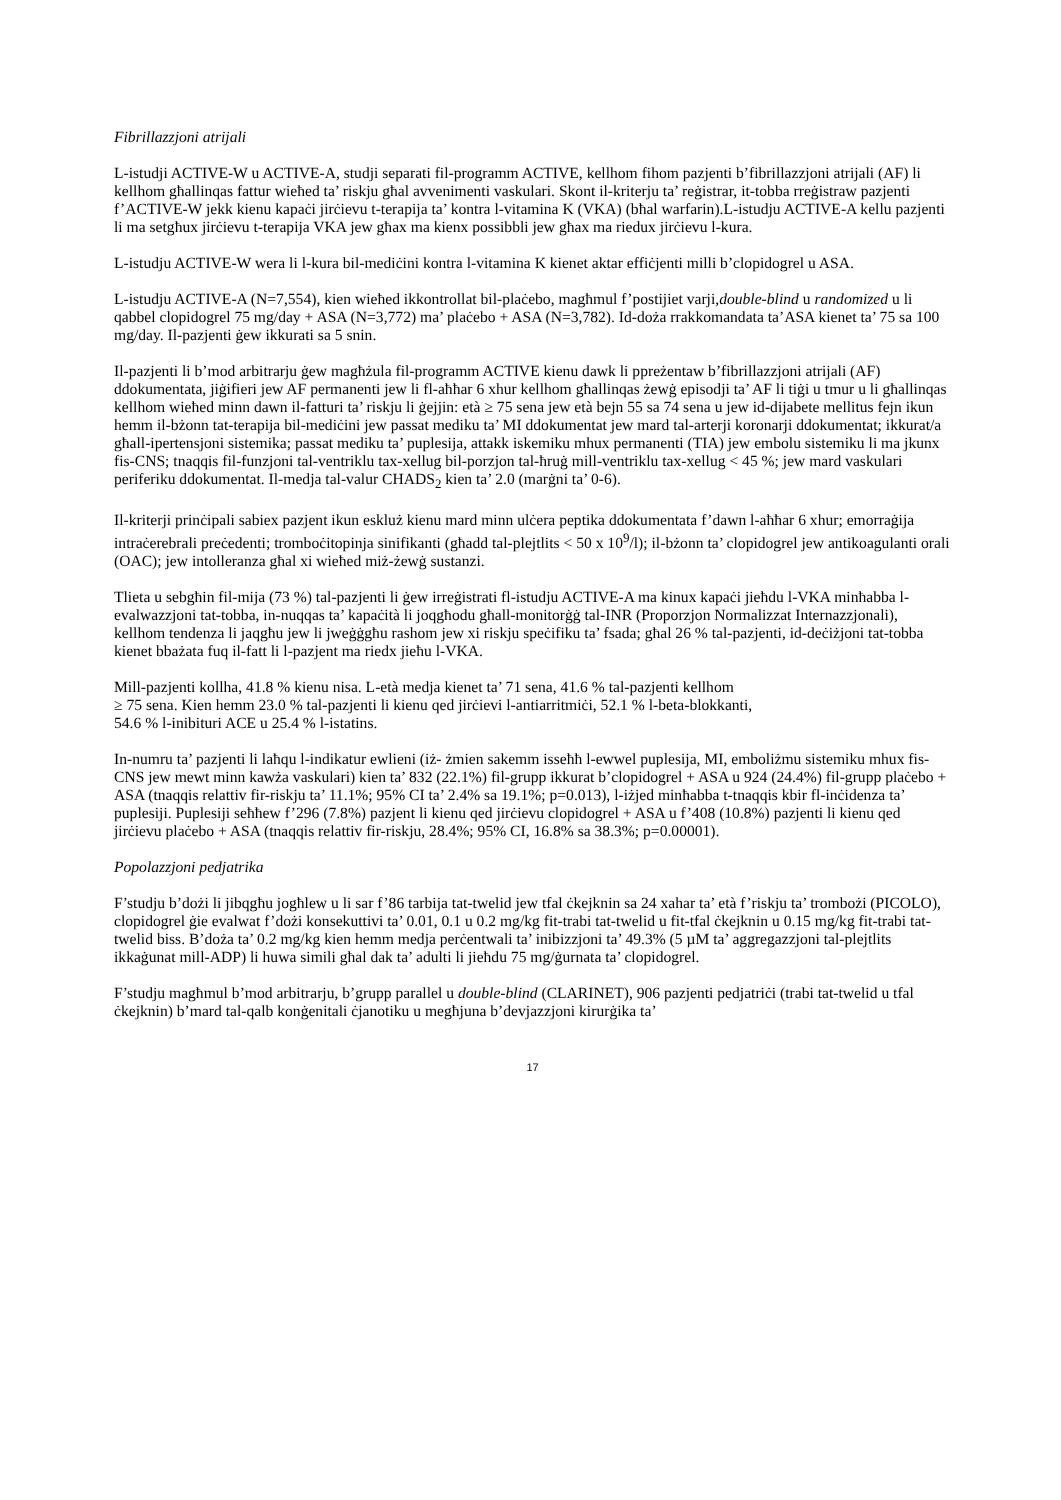Fibrillazzjoni atrijali
L-istudji ACTIVE-W u ACTIVE-A, studji separati fil-programm ACTIVE, kellhom fihom pazjenti b’fibrillazzjoni atrijali (AF) li kellhom għallinqas fattur wieħed ta’ riskju għal avvenimenti vaskulari. Skont il-kriterju ta’ reġistrar, it-tobba rreġistraw pazjenti f’ACTIVE-W jekk kienu kapaċi jirċievu t-terapija ta’ kontra l-vitamina K (VKA) (bħal warfarin).L-istudju ACTIVE-A kellu pazjenti li ma setgħux jirċievu t-terapija VKA jew għax ma kienx possibbli jew għax ma riedux jirċievu l-kura.
L-istudju ACTIVE-W wera li l-kura bil-mediċini kontra l-vitamina K kienet aktar effiċjenti milli b’clopidogrel u ASA.
L-istudju ACTIVE-A (N=7,554), kien wieħed ikkontrollat bil-plaċebo, magħmul f’postijiet varji,double-blind u randomized u li qabbel clopidogrel 75 mg/day + ASA (N=3,772) ma’ plaċebo + ASA (N=3,782). Id-doża rrakkomandata ta’ASA kienet ta’ 75 sa 100 mg/day. Il-pazjenti ġew ikkurati sa 5 snin.
Il-pazjenti li b’mod arbitrarju ġew magħżula fil-programm ACTIVE kienu dawk li ppreżentaw b’fibrillazzjoni atrijali (AF) ddokumentata, jiġifieri jew AF permanenti jew li fl-aħħar 6 xhur kellhom għallinqas żewġ episodji ta’ AF li tiġi u tmur u li għallinqas kellhom wieħed minn dawn il-fatturi ta’ riskju li ġejjin: età ≥ 75 sena jew età bejn 55 sa 74 sena u jew id-dijabete mellitus fejn ikun hemm il-bżonn tat-terapija bil-mediċini jew passat mediku ta’ MI ddokumentat jew mard tal-arterji koronarji ddokumentat; ikkurat/a għall-ipertensjoni sistemika; passat mediku ta’ puplesija, attakk iskemiku mhux permanenti (TIA) jew embolu sistemiku li ma jkunx fis-CNS; tnaqqis fil-funzjoni tal-ventriklu tax-xellug bil-porzjon tal-ħruġ mill-ventriklu tax-xellug < 45 %; jew mard vaskulari periferiku ddokumentat. Il-medja tal-valur CHADS<sub>2</sub> kien ta’ 2.0 (marġni ta’ 0-6).
Il-kriterji prinċipali sabiex pazjent ikun eskluż kienu mard minn ulċera peptika ddokumentata f’dawn l-aħħar 6 xhur; emorraġija intraċerebrali preċedenti; tromboċitopinja sinifikanti (għadd tal-plejtlits < 50 x 10<sup>9</sup>/l); il-bżonn ta’ clopidogrel jew antikoagulanti orali (OAC); jew intolleranza għal xi wieħed miż-żewġ sustanzi.
Tlieta u sebgħin fil-mija (73 %) tal-pazjenti li ġew irreġistrati fl-istudju ACTIVE-A ma kinux kapaċi jieħdu l-VKA minħabba l-evalwazzjoni tat-tobba, in-nuqqas ta’ kapaċità li joqgħodu għall-monitorġġ tal-INR (Proporzjon Normalizzat Internazzjonali), kellhom tendenza li jaqgħu jew li jweġġgħu rashom jew xi riskju speċifiku ta’ fsada; għal 26 % tal-pazjenti, id-deċiżjoni tat-tobba kienet bbażata fuq il-fatt li l-pazjent ma riedx jieħu l-VKA.
Mill-pazjenti kollha, 41.8 % kienu nisa. L-età medja kienet ta’ 71 sena, 41.6 % tal-pazjenti kellhom
≥ 75 sena. Kien hemm 23.0 % tal-pazjenti li kienu qed jirċievi l-antiarritmiċi, 52.1 % l-beta-blokkanti,
54.6 % l-inibituri ACE u 25.4 % l-istatins.
In-numru ta’ pazjenti li laħqu l-indikatur ewlieni (iż- żmien sakemm isseħħ l-ewwel puplesija, MI, emboliżmu sistemiku mhux fis-CNS jew mewt minn kawża vaskulari) kien ta’ 832 (22.1%) fil-grupp ikkurat b’clopidogrel + ASA u 924 (24.4%) fil-grupp plaċebo + ASA (tnaqqis relattiv fir-riskju ta’ 11.1%; 95% CI ta’ 2.4% sa 19.1%; p=0.013), l-iżjed minħabba t-tnaqqis kbir fl-inċidenza ta’ puplesiji. Puplesiji seħħew f’296 (7.8%) pazjent li kienu qed jirċievu clopidogrel + ASA u f’408 (10.8%) pazjenti li kienu qed jirċievu plaċebo + ASA (tnaqqis relattiv fir-riskju, 28.4%; 95% CI, 16.8% sa 38.3%; p=0.00001).
Popolazzjoni pedjatrika
F’studju b’dożi li jibqgħu jogħlew u li sar f’86 tarbija tat-twelid jew tfal ċkejknin sa 24 xahar ta’ età f’riskju ta’ trombożi (PICOLO), clopidogrel ġie evalwat f’dożi konsekuttivi ta’ 0.01, 0.1 u 0.2 mg/kg fit-trabi tat-twelid u fit-tfal ċkejknin u 0.15 mg/kg fit-trabi tat-twelid biss. B’doża ta’ 0.2 mg/kg kien hemm medja perċentwali ta’ inibizzjoni ta’ 49.3% (5 µM ta’ aggregazzjoni tal-plejtlits ikkaġunat mill-ADP) li huwa simili għal dak ta’ adulti li jieħdu 75 mg/ġurnata ta’ clopidogrel.
F’studju magħmul b’mod arbitrarju, b’grupp parallel u double-blind (CLARINET), 906 pazjenti pedjatriċi (trabi tat-twelid u tfal ċkejknin) b’mard tal-qalb konġenitali ċjanotiku u megħjuna b’devjazzjoni kirurġika ta’
17